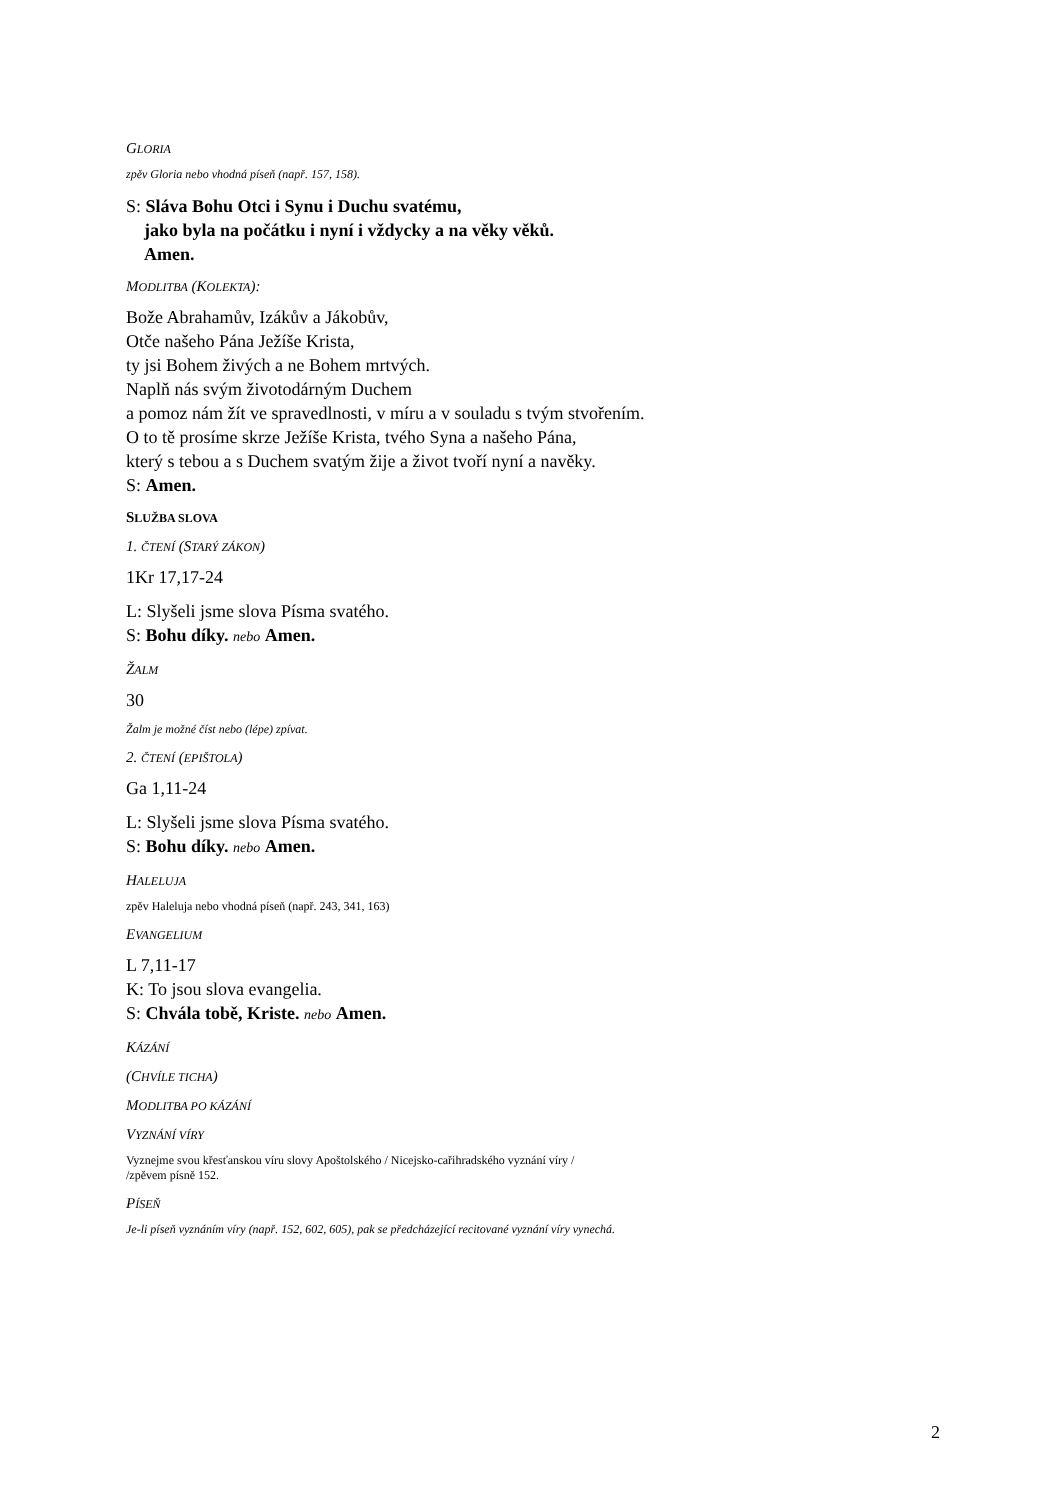GLORIA
zpěv Gloria nebo vhodná píseň (např. 157, 158).
S: Sláva Bohu Otci i Synu i Duchu svatému,
jako byla na počátku i nyní i vždycky a na věky věků.
Amen.
MODLITBA (KOLEKTA):
Bože Abrahamův, Izákův a Jákobův,
Otče našeho Pána Ježíše Krista,
ty jsi Bohem živých a ne Bohem mrtvých.
Naplň nás svým životodárným Duchem
a pomoz nám žít ve spravedlnosti, v míru a v souladu s tvým stvořením.
O to tě prosíme skrze Ježíše Krista, tvého Syna a našeho Pána,
který s tebou a s Duchem svatým žije a život tvoří nyní a navěky.
S: Amen.
SLUŽBA SLOVA
1. ČTENÍ (STARÝ ZÁKON)
1Kr 17,17-24
L: Slyšeli jsme slova Písma svatého.
S: Bohu díky. nebo Amen.
ŽALM
30
Žalm je možné číst nebo (lépe) zpívat.
2. ČTENÍ (EPIŠTOLA)
Ga 1,11-24
L: Slyšeli jsme slova Písma svatého.
S: Bohu díky. nebo Amen.
HALELUJA
zpěv Haleluja nebo vhodná píseň (např. 243, 341, 163)
EVANGELIUM
L 7,11-17
K: To jsou slova evangelia.
S: Chvála tobě, Kriste. nebo Amen.
KÁZÁNÍ
(CHVÍLE TICHA)
MODLITBA PO KÁZÁNÍ
VYZNÁNÍ VÍRY
Vyznejme svou křesťanskou víru slovy Apoštolského / Nicejsko-cařihradského vyznání víry /
/zpěvem písně 152.
PÍSEŇ
Je-li píseň vyznáním víry (např. 152, 602, 605), pak se předcházející recitované vyznání víry vynechá.
2